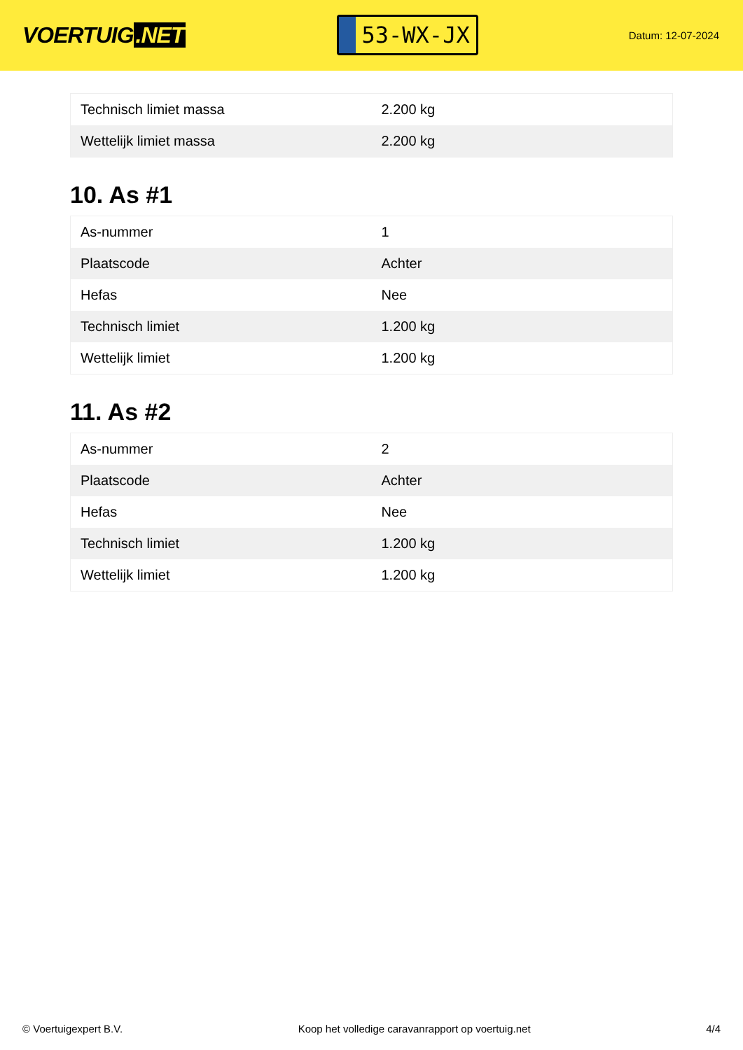VOERTUIG.NET
53-WX-JX
Datum: 12-07-2024
| Technisch limiet massa | 2.200 kg |
| Wettelijk limiet massa | 2.200 kg |
10. As #1
| As-nummer | 1 |
| Plaatscode | Achter |
| Hefas | Nee |
| Technisch limiet | 1.200 kg |
| Wettelijk limiet | 1.200 kg |
11. As #2
| As-nummer | 2 |
| Plaatscode | Achter |
| Hefas | Nee |
| Technisch limiet | 1.200 kg |
| Wettelijk limiet | 1.200 kg |
© Voertuigexpert B.V. Koop het volledige caravanrapport op voertuig.net 4/4